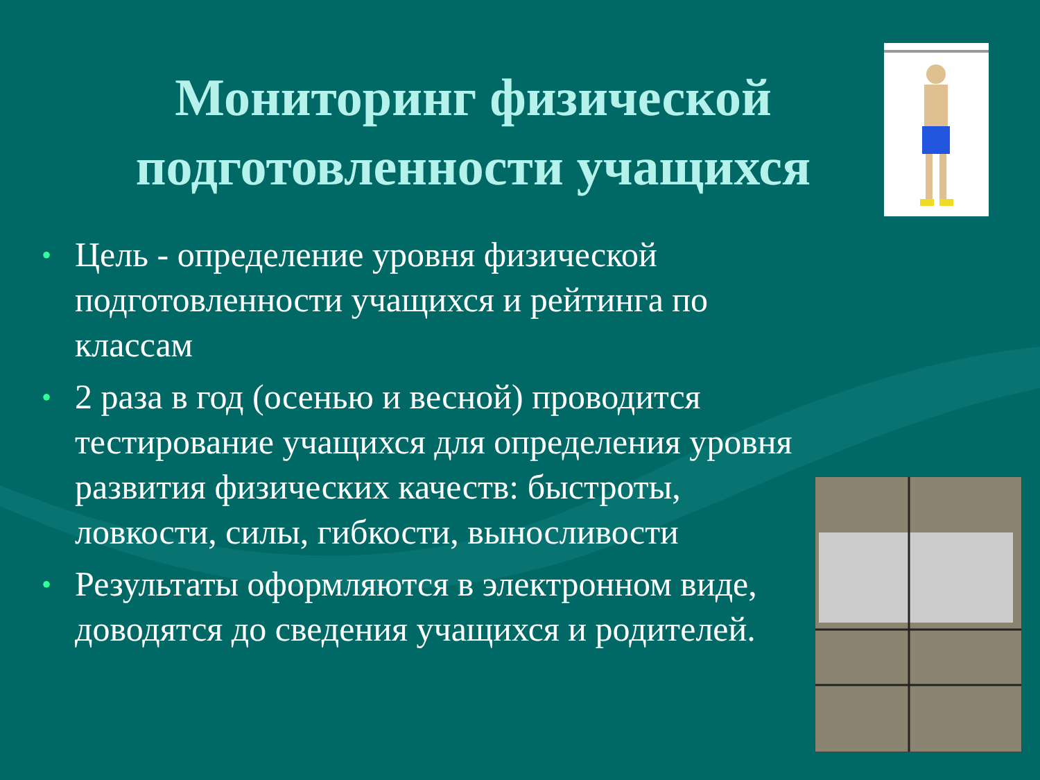Мониторинг физической подготовленности учащихся
• Цель - определение уровня физической подготовленности учащихся и рейтинга по классам
• 2 раза в год (осенью и весной) проводится тестирование учащихся для определения уровня развития физических качеств: быстроты, ловкости, силы, гибкости, выносливости
• Результаты оформляются в электронном виде, доводятся до сведения учащихся и родителей.